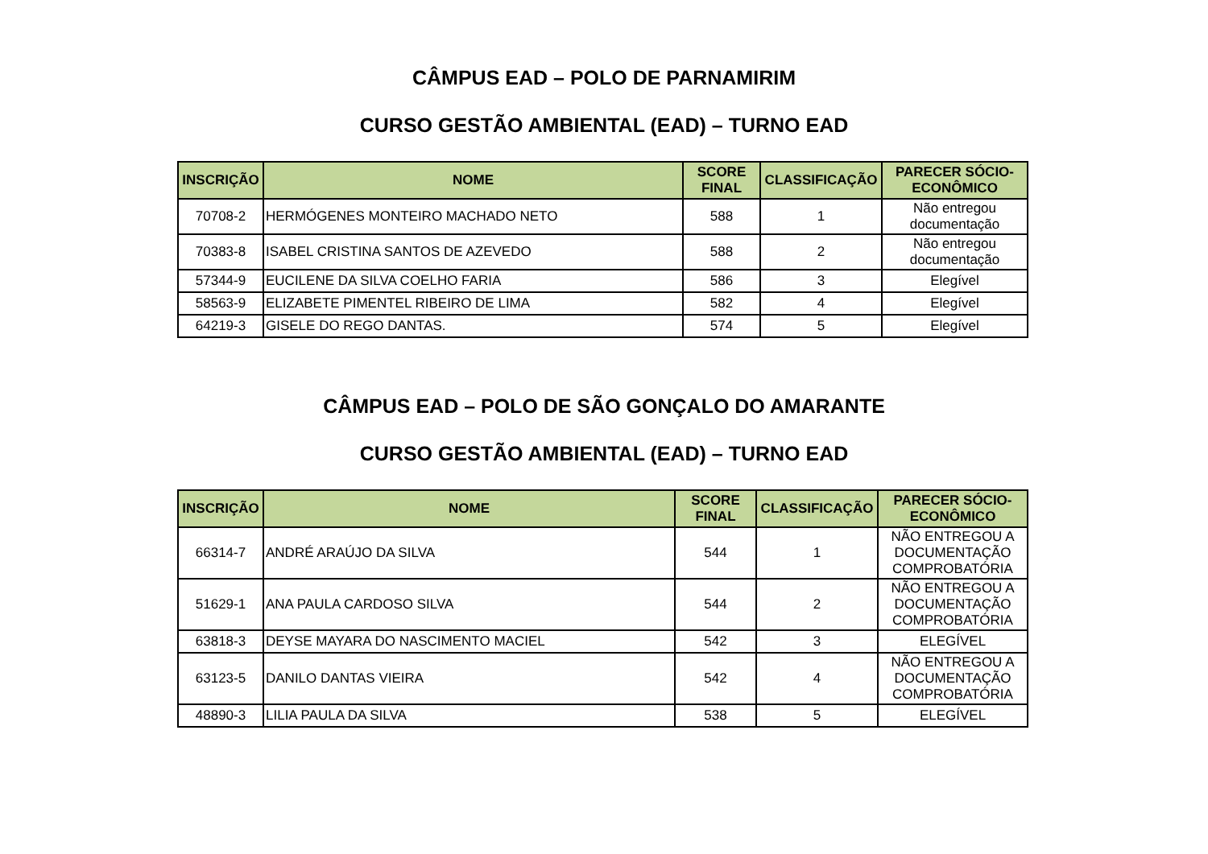CÂMPUS EAD – POLO DE PARNAMIRIM
CURSO GESTÃO AMBIENTAL (EAD) – TURNO EAD
| INSCRIÇÃO | NOME | SCORE FINAL | CLASSIFICAÇÃO | PARECER SÓCIO-ECONÔMICO |
| --- | --- | --- | --- | --- |
| 70708-2 | HERMÓGENES MONTEIRO MACHADO NETO | 588 | 1 | Não entregou documentação |
| 70383-8 | ISABEL CRISTINA SANTOS DE AZEVEDO | 588 | 2 | Não entregou documentação |
| 57344-9 | EUCILENE DA SILVA COELHO FARIA | 586 | 3 | Elegível |
| 58563-9 | ELIZABETE PIMENTEL RIBEIRO DE LIMA | 582 | 4 | Elegível |
| 64219-3 | GISELE DO REGO DANTAS. | 574 | 5 | Elegível |
CÂMPUS EAD – POLO DE SÃO GONÇALO DO AMARANTE
CURSO GESTÃO AMBIENTAL (EAD) – TURNO EAD
| INSCRIÇÃO | NOME | SCORE FINAL | CLASSIFICAÇÃO | PARECER SÓCIO-ECONÔMICO |
| --- | --- | --- | --- | --- |
| 66314-7 | ANDRÉ ARAÚJO DA SILVA | 544 | 1 | NÃO ENTREGOU A DOCUMENTAÇÃO COMPROBATÓRIA |
| 51629-1 | ANA PAULA CARDOSO SILVA | 544 | 2 | NÃO ENTREGOU A DOCUMENTAÇÃO COMPROBATÓRIA |
| 63818-3 | DEYSE MAYARA DO NASCIMENTO MACIEL | 542 | 3 | ELEGÍVEL |
| 63123-5 | DANILO DANTAS VIEIRA | 542 | 4 | NÃO ENTREGOU A DOCUMENTAÇÃO COMPROBATÓRIA |
| 48890-3 | LILIA PAULA DA SILVA | 538 | 5 | ELEGÍVEL |